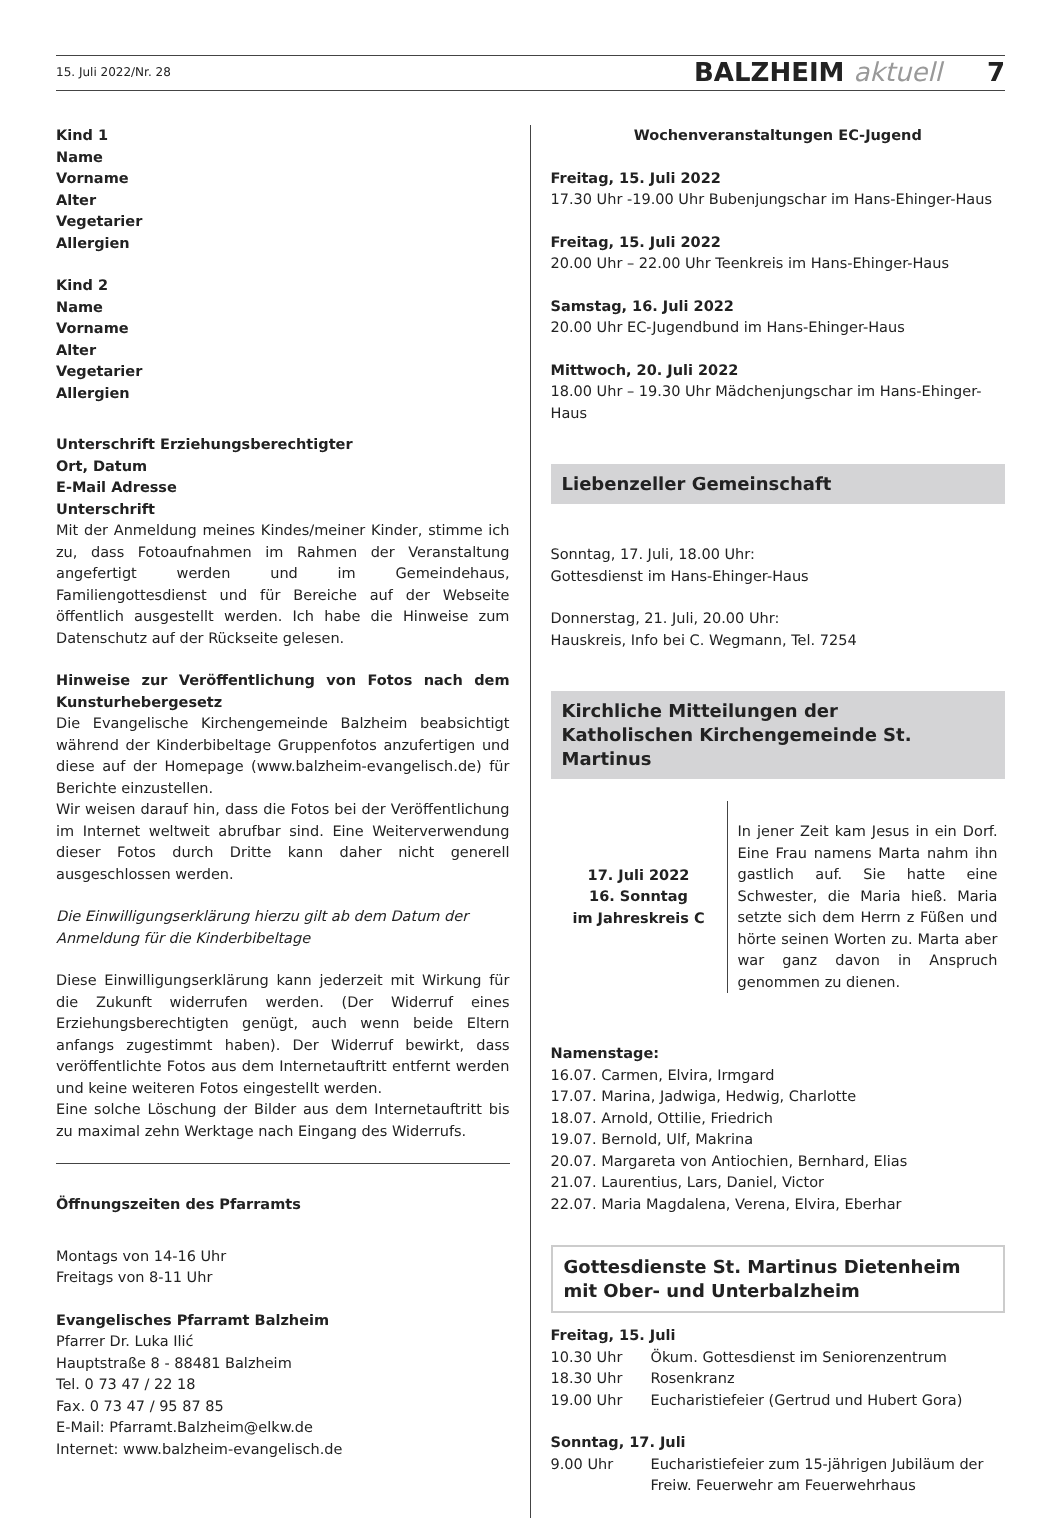15. Juli 2022/Nr. 28 BALZHEIM aktuell 7
Kind 1
Name
Vorname
Alter
Vegetarier
Allergien
Kind 2
Name
Vorname
Alter
Vegetarier
Allergien
Unterschrift Erziehungsberechtigter
Ort, Datum
E-Mail Adresse
Unterschrift
Mit der Anmeldung meines Kindes/meiner Kinder, stimme ich zu, dass Fotoaufnahmen im Rahmen der Veranstaltung angefertigt werden und im Gemeindehaus, Familiengottesdienst und für Bereiche auf der Webseite öffentlich ausgestellt werden. Ich habe die Hinweise zum Datenschutz auf der Rückseite gelesen.
Hinweise zur Veröffentlichung von Fotos nach dem Kunsturhebergesetz
Die Evangelische Kirchengemeinde Balzheim beabsichtigt während der Kinderbibeltage Gruppenfotos anzufertigen und diese auf der Homepage (www.balzheim-evangelisch.de) für Berichte einzustellen.
Wir weisen darauf hin, dass die Fotos bei der Veröffentlichung im Internet weltweit abrufbar sind. Eine Weiterverwendung dieser Fotos durch Dritte kann daher nicht generell ausgeschlossen werden.
Die Einwilligungserklärung hierzu gilt ab dem Datum der Anmeldung für die Kinderbibeltage
Diese Einwilligungserklärung kann jederzeit mit Wirkung für die Zukunft widerrufen werden. (Der Widerruf eines Erziehungsberechtigten genügt, auch wenn beide Eltern anfangs zugestimmt haben). Der Widerruf bewirkt, dass veröffentlichte Fotos aus dem Internetauftritt entfernt werden und keine weiteren Fotos eingestellt werden.
Eine solche Löschung der Bilder aus dem Internetauftritt bis zu maximal zehn Werktage nach Eingang des Widerrufs.
Öffnungszeiten des Pfarramts
Montags von 14-16 Uhr
Freitags von 8-11 Uhr
Evangelisches Pfarramt Balzheim
Pfarrer Dr. Luka Ilić
Hauptstraße 8 - 88481 Balzheim
Tel. 0 73 47 / 22 18
Fax. 0 73 47 / 95 87 85
E-Mail: Pfarramt.Balzheim@elkw.de
Internet: www.balzheim-evangelisch.de
Wochenveranstaltungen EC-Jugend
Freitag, 15. Juli 2022
17.30 Uhr -19.00 Uhr Bubenjungschar im Hans-Ehinger-Haus
Freitag, 15. Juli 2022
20.00 Uhr – 22.00 Uhr Teenkreis im Hans-Ehinger-Haus
Samstag, 16. Juli 2022
20.00 Uhr EC-Jugendbund im Hans-Ehinger-Haus
Mittwoch, 20. Juli 2022
18.00 Uhr – 19.30 Uhr Mädchenjungschar im Hans-Ehinger-Haus
Liebenzeller Gemeinschaft
Sonntag, 17. Juli, 18.00 Uhr:
Gottesdienst im Hans-Ehinger-Haus
Donnerstag, 21. Juli, 20.00 Uhr:
Hauskreis, Info bei C. Wegmann, Tel. 7254
Kirchliche Mitteilungen der
Katholischen Kirchengemeinde St. Martinus
17. Juli 2022
16. Sonntag
im Jahreskreis C
In jener Zeit kam Jesus in ein Dorf. Eine Frau namens Marta nahm ihn gastlich auf. Sie hatte eine Schwester, die Maria hieß. Maria setzte sich dem Herrn z Füßen und hörte seinen Worten zu. Marta aber war ganz davon in Anspruch genommen zu dienen.
Namenstage:
16.07. Carmen, Elvira, Irmgard
17.07. Marina, Jadwiga, Hedwig, Charlotte
18.07. Arnold, Ottilie, Friedrich
19.07. Bernold, Ulf, Makrina
20.07. Margareta von Antiochien, Bernhard, Elias
21.07. Laurentius, Lars, Daniel, Victor
22.07. Maria Magdalena, Verena, Elvira, Eberhar
Gottesdienste St. Martinus Dietenheim
mit Ober- und Unterbalzheim
Freitag, 15. Juli
10.30 Uhr Ökum. Gottesdienst im Seniorenzentrum
18.30 Uhr Rosenkranz
19.00 Uhr Eucharistiefeier (Gertrud und Hubert Gora)
Sonntag, 17. Juli
9.00 Uhr Eucharistiefeier zum 15-jährigen Jubiläum der Freiw. Feuerwehr am Feuerwehrhaus